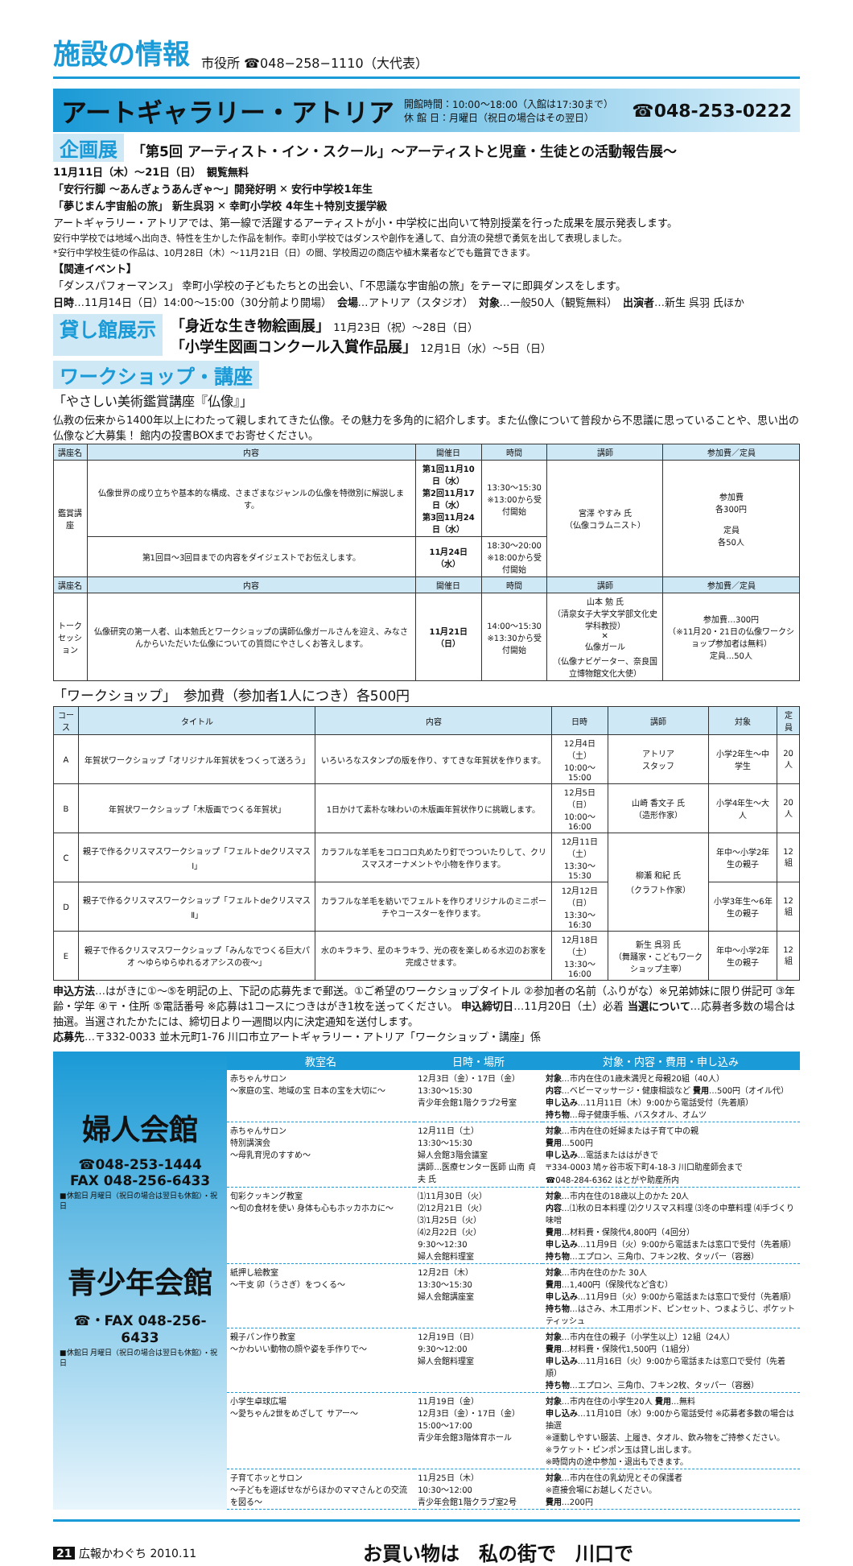施設の情報 市役所 ☎048−258−1110（大代表）
アートギャラリー・アトリア
開館時間：10:00〜18:00（入館は17:30まで）
休 館 日：月曜日（祝日の場合はその翌日）
☎048-253-0222
企画展 「第5回 アーティスト・イン・スクール」〜アーティストと児童・生徒との活動報告展〜
11月11日（木）〜21日（日）　観覧無料
「安行行脚 〜あんぎょうあんぎゃ〜」開発好明 ✕ 安行中学校1年生
「夢じまん宇宙船の旅」 新生呉羽 ✕ 幸町小学校 4年生＋特別支援学級
アートギャラリー・アトリアでは、第一線で活躍するアーティストが小・中学校に出向いて特別授業を行った成果を展示発表します。
安行中学校では地域へ出向き、特性を生かした作品を制作。幸町小学校ではダンスや創作を通して、自分流の発想で勇気を出して表現しました。
*安行中学校生徒の作品は、10月28日（木）〜11月21日（日）の間、学校周辺の商店や植木業者などでも鑑賞できます。
【関連イベント】
「ダンスパフォーマンス」 幸町小学校の子どもたちとの出会い、「不思議な宇宙船の旅」をテーマに即興ダンスをします。
日時…11月14日（日）14:00〜15:00（30分前より開場）　会場…アトリア（スタジオ）　対象…一般50人（観覧無料）　出演者…新生 呉羽 氏ほか
貸し館展示
「身近な生き物絵画展」 11月23日（祝）〜28日（日）
「小学生図画コンクール入賞作品展」 12月1日（水）〜5日（日）
ワークショップ・講座
「やさしい美術鑑賞講座『仏像』」
仏教の伝来から1400年以上にわたって親しまれてきた仏像。その魅力を多角的に紹介します。また仏像について普段から不思議に思っていることや、思い出の仏像など大募集！ 館内の投書BOXまでお寄せください。
| 講座名 | 内容 | 開催日 | 時間 | 講師 | 参加費／定員 |
| --- | --- | --- | --- | --- | --- |
| 鑑賞講座 | 仏像世界の成り立ちや基本的な構成、さまざまなジャンルの仏像を特徴別に解説します。 | 第1回11月10日（水） 第2回11月17日（水） 第3回11月24日（水） | 13:30〜15:30 ※13:00から受付開始 | 宮澤 やすみ 氏 （仏像コラムニスト） | 参加費 各300円 定員 各50人 |
| | 第1回目〜3回目までの内容をダイジェストでお伝えします。 | 11月24日（水） | 18:30〜20:00 ※18:00から受付開始 | | |
| 講座名 | 内容 | 開催日 | 時間 | 講師 | 参加費／定員 |
| トーク セッション | 仏像研究の第一人者、山本勉氏とワークショップの講師仏像ガールさんを迎え、みなさんからいただいた仏像についての質問にやさしくお答えします。 | 11月21日（日） | 14:00〜15:30 ※13:30から受付開始 | 山本 勉 氏 （清泉女子大学文学部文化史学科教授） ✕ 仏像ガール （仏像ナビゲーター、奈良国立博物館文化大使） | 参加費…300円 （※11月20・21日の仏像ワークショップ参加者は無料） 定員…50人 |
「ワークショップ」　参加費（参加者1人につき）各500円
| コース | タイトル | 内容 | 日時 | 講師 | 対象 | 定員 |
| --- | --- | --- | --- | --- | --- | --- |
| A | 年賀状ワークショップ「オリジナル年賀状をつくって送ろう」 | いろいろなスタンプの版を作り、すてきな年賀状を作ります。 | 12月4日（土） 10:00〜15:00 | アトリア スタッフ | 小学2年生〜中学生 | 20人 |
| B | 年賀状ワークショップ「木版画でつくる年賀状」 | 1日かけて素朴な味わいの木版画年賀状作りに挑戦します。 | 12月5日（日） 10:00〜16:00 | 山崎 香文子 氏 （造形作家） | 小学4年生〜大人 | 20人 |
| C | 親子で作るクリスマスワークショップ「フェルトdeクリスマスⅠ」 | カラフルな羊毛をコロコロ丸めたり釘でつついたりして、クリスマスオーナメントや小物を作ります。 | 12月11日（土） 13:30〜15:30 | 柳瀬 和紀 氏 （クラフト作家） | 年中〜小学2年生の親子 | 12組 |
| D | 親子で作るクリスマスワークショップ「フェルトdeクリスマスⅡ」 | カラフルな羊毛を紡いでフェルトを作りオリジナルのミニポーチやコースターを作ります。 | 12月12日（日） 13:30〜16:30 | | 小学3年生〜6年生の親子 | 12組 |
| E | 親子で作るクリスマスワークショップ「みんなでつくる巨大パオ 〜ゆらゆらゆれるオアシスの夜〜」 | 水のキラキラ、星のキラキラ、光の夜を楽しめる水辺のお家を完成させます。 | 12月18日（土） 13:30〜16:00 | 新生 呉羽 氏 （舞踊家・こどもワークショップ主宰） | 年中〜小学2年生の親子 | 12組 |
申込方法…はがきに①〜⑤を明記の上、下記の応募先まで郵送。①ご希望のワークショップタイトル ②参加者の名前（ふりがな）※兄弟姉妹に限り併記可 ③年齢・学年 ④〒・住所 ⑤電話番号 ※応募は1コースにつきはがき1枚を送ってください。 申込締切日…11月20日（土）必着 当選について…応募者多数の場合は抽選。当選されたかたには、締切日より一週間以内に決定通知を送付します。
応募先…〒332-0033 並木元町1-76 川口市立アートギャラリー・アトリア「ワークショップ・講座」係
婦人会館
☎048-253-1444
FAX 048-256-6433
■休館日 月曜日（祝日の場合は翌日も休館）・祝日
青少年会館
☎・FAX 048-256-6433
■休館日 月曜日（祝日の場合は翌日も休館）・祝日
| 教室名 | 日時・場所 | 対象・内容・費用・申し込み |
| --- | --- | --- |
| 赤ちゃんサロン 〜家庭の宝、地域の宝 日本の宝を大切に〜 | 12月3日（金）・17日（金） 13:30〜15:30 青少年会館1階クラブ2号室 | 対象 …市内在住の1歳未満児と母親20組（40人） 内容 …ベビーマッサージ・健康相談など 費用 …500円（オイル代） 申し込み …11月11日（木）9:00から電話受付（先着順） 持ち物 …母子健康手帳、バスタオル、オムツ |
| 赤ちゃんサロン 特別講演会 〜母乳育児のすすめ〜 | 12月11日（土） 13:30〜15:30 婦人会館3階会議室 講師…医療センター医師 山南 貞夫 氏 | 対象 …市内在住の妊婦または子育て中の親 費用 …500円 申し込み …電話またははがきで 〒334-0003 鳩ヶ谷市坂下町4-18-3 川口助産師会まで ☎048-284-6362 はとがや助産所内 |
| 旬彩クッキング教室 〜旬の食材を使い 身体も心もホッカホカに〜 | ⑴11月30日（火） ⑵12月21日（火） ⑶1月25日（火） ⑷2月22日（火） 9:30〜12:30 婦人会館料理室 | 対象 …市内在住の18歳以上のかた 20人 内容 …⑴秋の日本料理 ⑵クリスマス料理 ⑶冬の中華料理 ⑷手づくり味噌 費用 …材料費・保険代4,800円（4回分） 申し込み …11月9日（火）9:00から電話または窓口で受付（先着順） 持ち物 …エプロン、三角巾、フキン2枚、タッパー（容器） |
| 紙押し絵教室 〜干支 卯（うさぎ）をつくる〜 | 12月2日（木） 13:30〜15:30 婦人会館講座室 | 対象 …市内在住のかた 30人 費用 …1,400円（保険代など含む） 申し込み …11月9日（火）9:00から電話または窓口で受付（先着順） 持ち物 …はさみ、木工用ボンド、ピンセット、つまようじ、ポケットティッシュ |
| 親子パン作り教室 〜かわいい動物の顔や姿を手作りで〜 | 12月19日（日） 9:30〜12:00 婦人会館料理室 | 対象 …市内在住の親子（小学生以上）12組（24人） 費用 …材料費・保険代1,500円（1組分） 申し込み …11月16日（火）9:00から電話または窓口で受付（先着順） 持ち物 …エプロン、三角巾、フキン2枚、タッパー（容器） |
| 小学生卓球広場 〜愛ちゃん2世をめざして サアー〜 | 11月19日（金） 12月3日（金）・17日（金） 15:00〜17:00 青少年会館3階体育ホール | 対象 …市内在住の小学生20人 費用 …無料 申し込み …11月10日（水）9:00から電話受付 ※応募者多数の場合は抽選 ※運動しやすい服装、上履き、タオル、飲み物をご持参ください。 ※ラケット・ピンポン玉は貸し出します。 ※時間内の途中参加・退出もできます。 |
| 子育てホッとサロン 〜子どもを遊ばせながらほかのママさんとの交流を図る〜 | 11月25日（木） 10:30〜12:00 青少年会館1階クラブ室2号 | 対象 …市内在住の乳幼児とその保護者 ※直接会場にお越しください。 費用 …200円 |
21 広報かわぐち 2010.11 お買い物は　私の街で　川口で